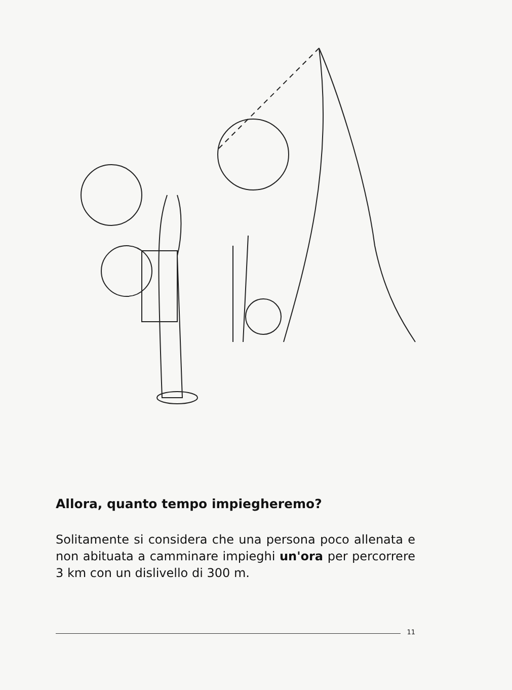Allora, quanto tempo impiegheremo?
Solitamente si considera che una persona poco allenata e non abituata a camminare impieghi un'ora per percorrere 3 km con un dislivello di 300 m.
11